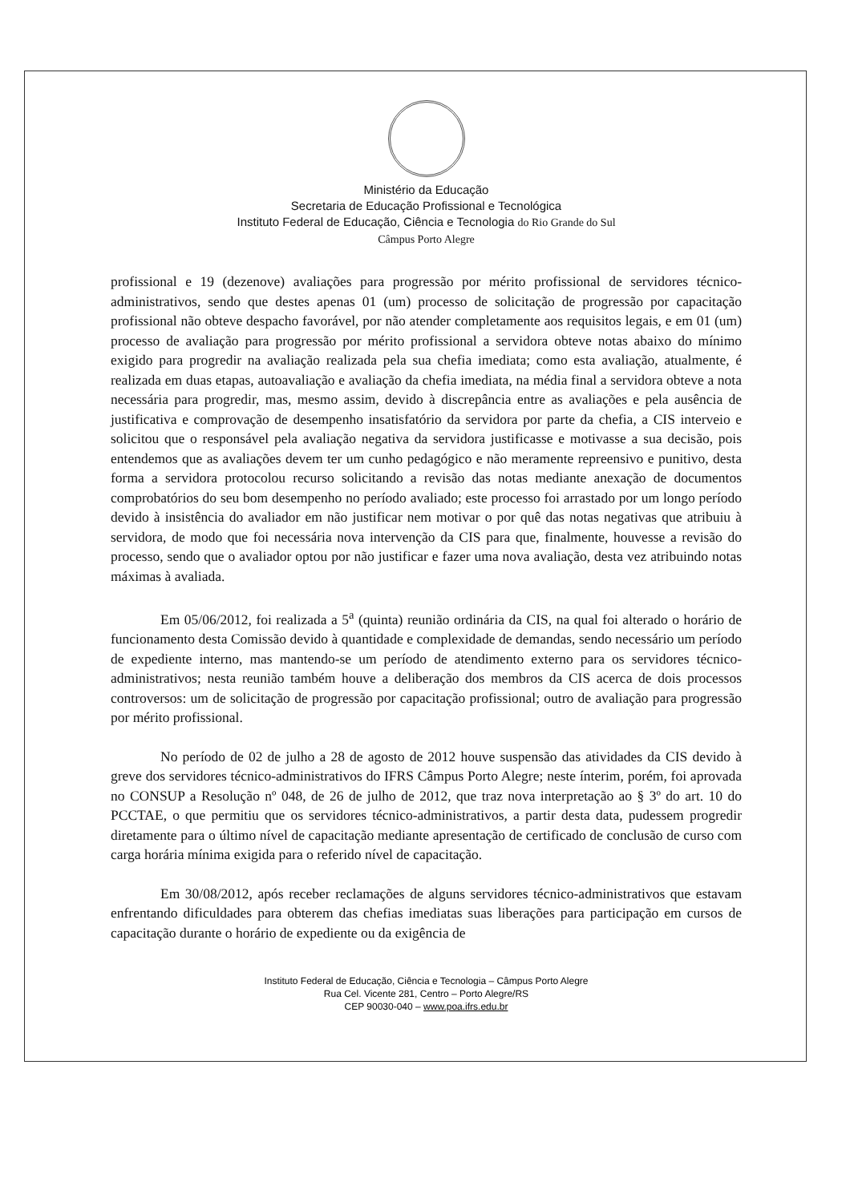Ministério da Educação
Secretaria de Educação Profissional e Tecnológica
Instituto Federal de Educação, Ciência e Tecnologia do Rio Grande do Sul
Câmpus Porto Alegre
profissional e 19 (dezenove) avaliações para progressão por mérito profissional de servidores técnico-administrativos, sendo que destes apenas 01 (um) processo de solicitação de progressão por capacitação profissional não obteve despacho favorável, por não atender completamente aos requisitos legais, e em 01 (um) processo de avaliação para progressão por mérito profissional a servidora obteve notas abaixo do mínimo exigido para progredir na avaliação realizada pela sua chefia imediata; como esta avaliação, atualmente, é realizada em duas etapas, autoavaliação e avaliação da chefia imediata, na média final a servidora obteve a nota necessária para progredir, mas, mesmo assim, devido à discrepância entre as avaliações e pela ausência de justificativa e comprovação de desempenho insatisfatório da servidora por parte da chefia, a CIS interveio e solicitou que o responsável pela avaliação negativa da servidora justificasse e motivasse a sua decisão, pois entendemos que as avaliações devem ter um cunho pedagógico e não meramente repreensivo e punitivo, desta forma a servidora protocolou recurso solicitando a revisão das notas mediante anexação de documentos comprobatórios do seu bom desempenho no período avaliado; este processo foi arrastado por um longo período devido à insistência do avaliador em não justificar nem motivar o por quê das notas negativas que atribuiu à servidora, de modo que foi necessária nova intervenção da CIS para que, finalmente, houvesse a revisão do processo, sendo que o avaliador optou por não justificar e fazer uma nova avaliação, desta vez atribuindo notas máximas à avaliada.
Em 05/06/2012, foi realizada a 5<sup>a</sup> (quinta) reunião ordinária da CIS, na qual foi alterado o horário de funcionamento desta Comissão devido à quantidade e complexidade de demandas, sendo necessário um período de expediente interno, mas mantendo-se um período de atendimento externo para os servidores técnico-administrativos; nesta reunião também houve a deliberação dos membros da CIS acerca de dois processos controversos: um de solicitação de progressão por capacitação profissional; outro de avaliação para progressão por mérito profissional.
No período de 02 de julho a 28 de agosto de 2012 houve suspensão das atividades da CIS devido à greve dos servidores técnico-administrativos do IFRS Câmpus Porto Alegre; neste ínterim, porém, foi aprovada no CONSUP a Resolução nº 048, de 26 de julho de 2012, que traz nova interpretação ao § 3º do art. 10 do PCCTAE, o que permitiu que os servidores técnico-administrativos, a partir desta data, pudessem progredir diretamente para o último nível de capacitação mediante apresentação de certificado de conclusão de curso com carga horária mínima exigida para o referido nível de capacitação.
Em 30/08/2012, após receber reclamações de alguns servidores técnico-administrativos que estavam enfrentando dificuldades para obterem das chefias imediatas suas liberações para participação em cursos de capacitação durante o horário de expediente ou da exigência de
Instituto Federal de Educação, Ciência e Tecnologia – Câmpus Porto Alegre
Rua Cel. Vicente 281, Centro – Porto Alegre/RS
CEP 90030-040 – www.poa.ifrs.edu.br